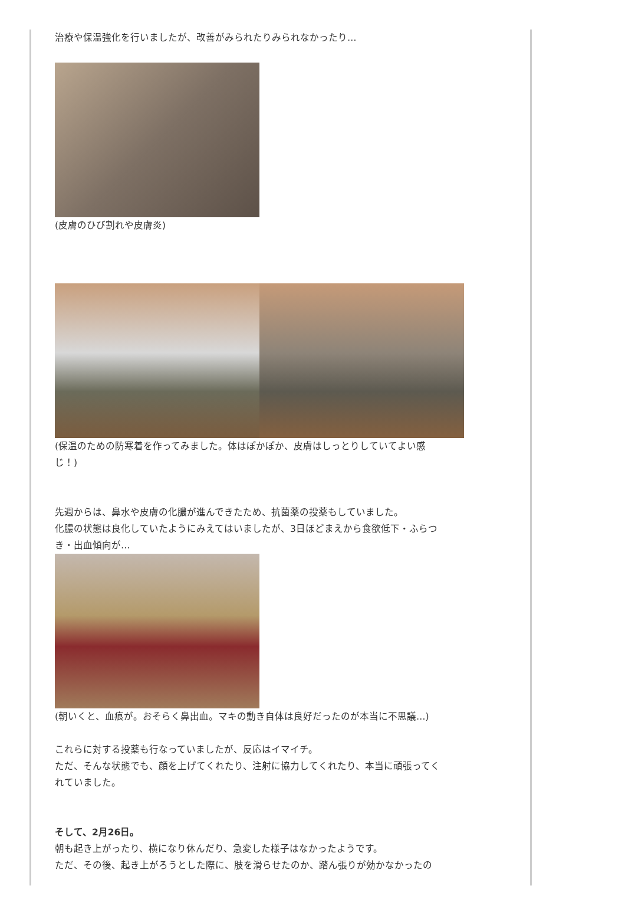治療や保温強化を行いましたが、改善がみられたりみられなかったり…
(皮膚のひび割れや皮膚炎)
(保温のための防寒着を作ってみました。体はぽかぽか、皮膚はしっとりしていてよい感
じ！)
先週からは、鼻水や皮膚の化膿が進んできたため、抗菌薬の投薬もしていました。
化膿の状態は良化していたようにみえてはいましたが、3日ほどまえから食欲低下・ふらつ
き・出血傾向が…
(朝いくと、血痕が。おそらく鼻出血。マキの動き自体は良好だったのが本当に不思議…)
これらに対する投薬も行なっていましたが、反応はイマイチ。
ただ、そんな状態でも、顔を上げてくれたり、注射に協力してくれたり、本当に頑張ってく
れていました。
そして、2月26日。
朝も起き上がったり、横になり休んだり、急変した様子はなかったようです。
ただ、その後、起き上がろうとした際に、肢を滑らせたのか、踏ん張りが効かなかったの